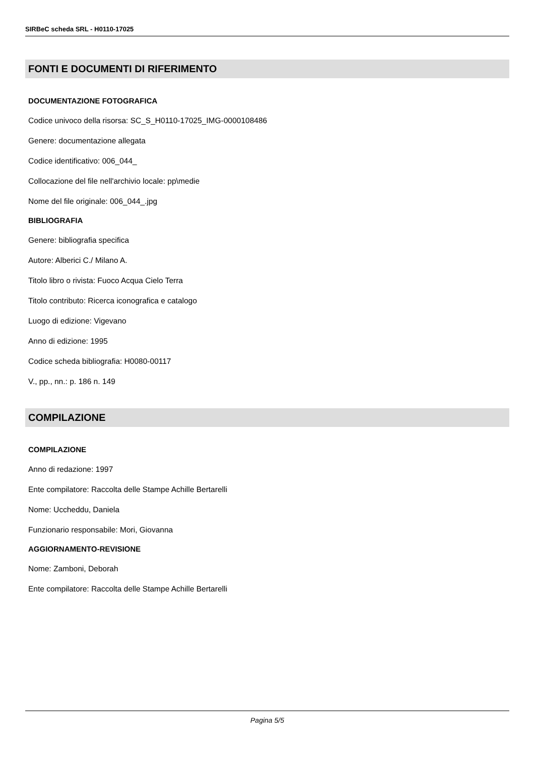SIRBeC scheda SRL - H0110-17025
FONTI E DOCUMENTI DI RIFERIMENTO
DOCUMENTAZIONE FOTOGRAFICA
Codice univoco della risorsa: SC_S_H0110-17025_IMG-0000108486
Genere: documentazione allegata
Codice identificativo: 006_044_
Collocazione del file nell'archivio locale: pp\medie
Nome del file originale: 006_044_.jpg
BIBLIOGRAFIA
Genere: bibliografia specifica
Autore: Alberici C./ Milano A.
Titolo libro o rivista: Fuoco Acqua Cielo Terra
Titolo contributo: Ricerca iconografica e catalogo
Luogo di edizione: Vigevano
Anno di edizione: 1995
Codice scheda bibliografia: H0080-00117
V., pp., nn.: p. 186 n. 149
COMPILAZIONE
COMPILAZIONE
Anno di redazione: 1997
Ente compilatore: Raccolta delle Stampe Achille Bertarelli
Nome: Uccheddu, Daniela
Funzionario responsabile: Mori, Giovanna
AGGIORNAMENTO-REVISIONE
Nome: Zamboni, Deborah
Ente compilatore: Raccolta delle Stampe Achille Bertarelli
Pagina 5/5